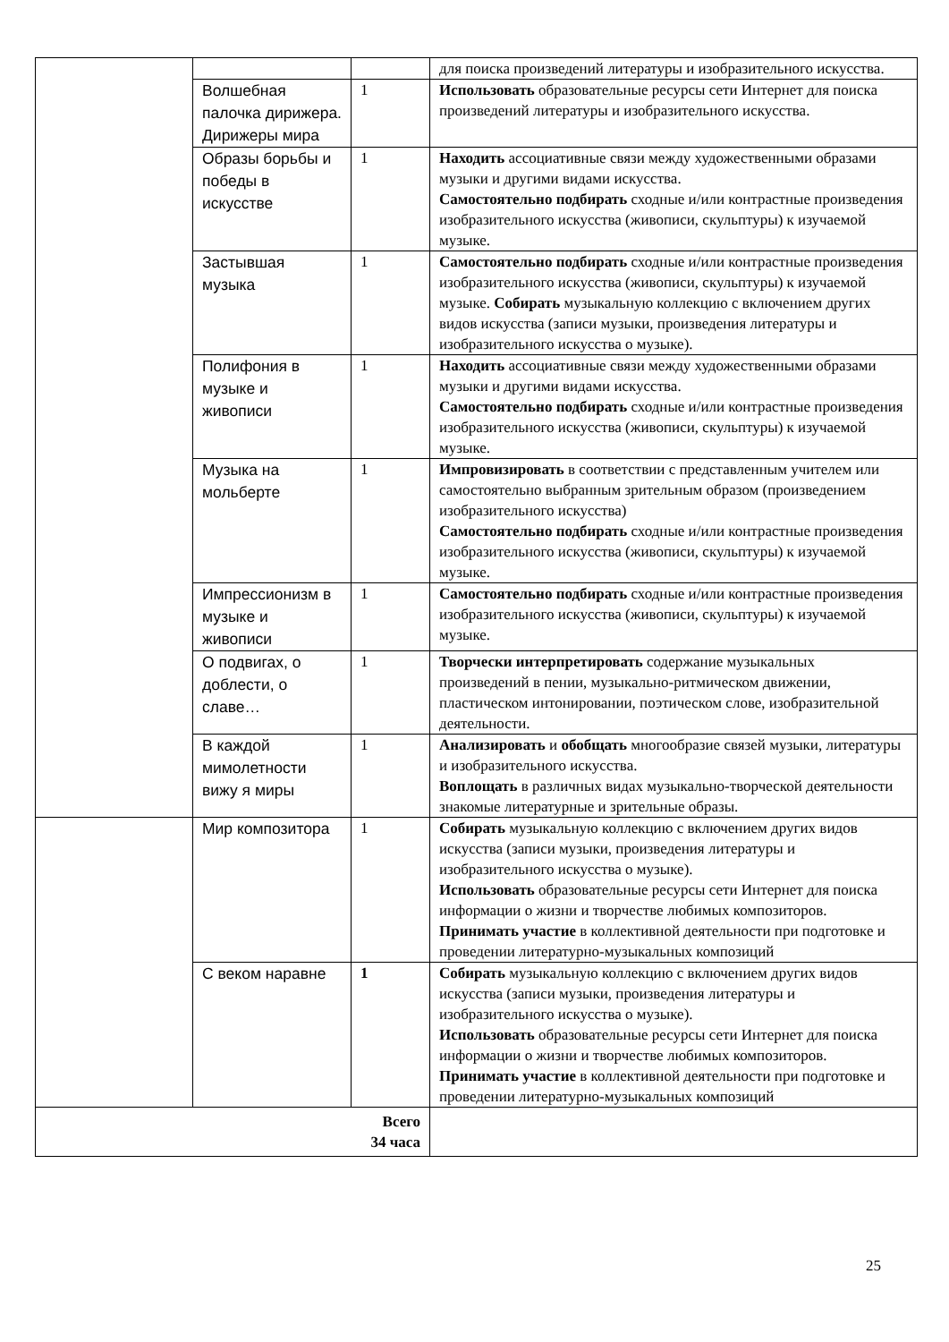| | | | для поиска произведений литературы и изобразительного искусства. |
| | Волшебная палочка дирижера. Дирижеры мира | 1 | Использовать образовательные ресурсы сети Интернет для поиска произведений литературы и изобразительного искусства. |
| | Образы борьбы и победы в искусстве | 1 | Находить ассоциативные связи между художественными образами музыки и другими видами искусства. Самостоятельно подбирать сходные и/или контрастные произведения изобразительного искусства (живописи, скульптуры) к изучаемой музыке. |
| | Застывшая музыка | 1 | Самостоятельно подбирать сходные и/или контрастные произведения изобразительного искусства (живописи, скульптуры) к изучаемой музыке. Собирать музыкальную коллекцию с включением других видов искусства (записи музыки, произведения литературы и изобразительного искусства о музыке). |
| | Полифония в музыке и живописи | 1 | Находить ассоциативные связи между художественными образами музыки и другими видами искусства. Самостоятельно подбирать сходные и/или контрастные произведения изобразительного искусства (живописи, скульптуры) к изучаемой музыке. |
| | Музыка на мольберте | 1 | Импровизировать в соответствии с представленным учителем или самостоятельно выбранным зрительным образом (произведением изобразительного искусства) Самостоятельно подбирать сходные и/или контрастные произведения изобразительного искусства (живописи, скульптуры) к изучаемой музыке. |
| | Импрессионизм в музыке и живописи | 1 | Самостоятельно подбирать сходные и/или контрастные произведения изобразительного искусства (живописи, скульптуры) к изучаемой музыке. |
| | О подвигах, о доблести, о славе… | 1 | Творчески интерпретировать содержание музыкальных произведений в пении, музыкально-ритмическом движении, пластическом интонировании, поэтическом слове, изобразительной деятельности. |
| | В каждой мимолетности вижу я миры | 1 | Анализировать и обобщать многообразие связей музыки, литературы и изобразительного искусства. Воплощать в различных видах музыкально-творческой деятельности знакомые литературные и зрительные образы. |
| | Мир композитора | 1 | Собирать музыкальную коллекцию с включением других видов искусства (записи музыки, произведения литературы и изобразительного искусства о музыке). Использовать образовательные ресурсы сети Интернет для поиска информации о жизни и творчестве любимых композиторов. Принимать участие в коллективной деятельности при подготовке и проведении литературно-музыкальных композиций |
| | С веком наравне | 1 | Собирать музыкальную коллекцию с включением других видов искусства (записи музыки, произведения литературы и изобразительного искусства о музыке). Использовать образовательные ресурсы сети Интернет для поиска информации о жизни и творчестве любимых композиторов. Принимать участие в коллективной деятельности при подготовке и проведении литературно-музыкальных композиций |
| Всего 34 часа | | | |
25